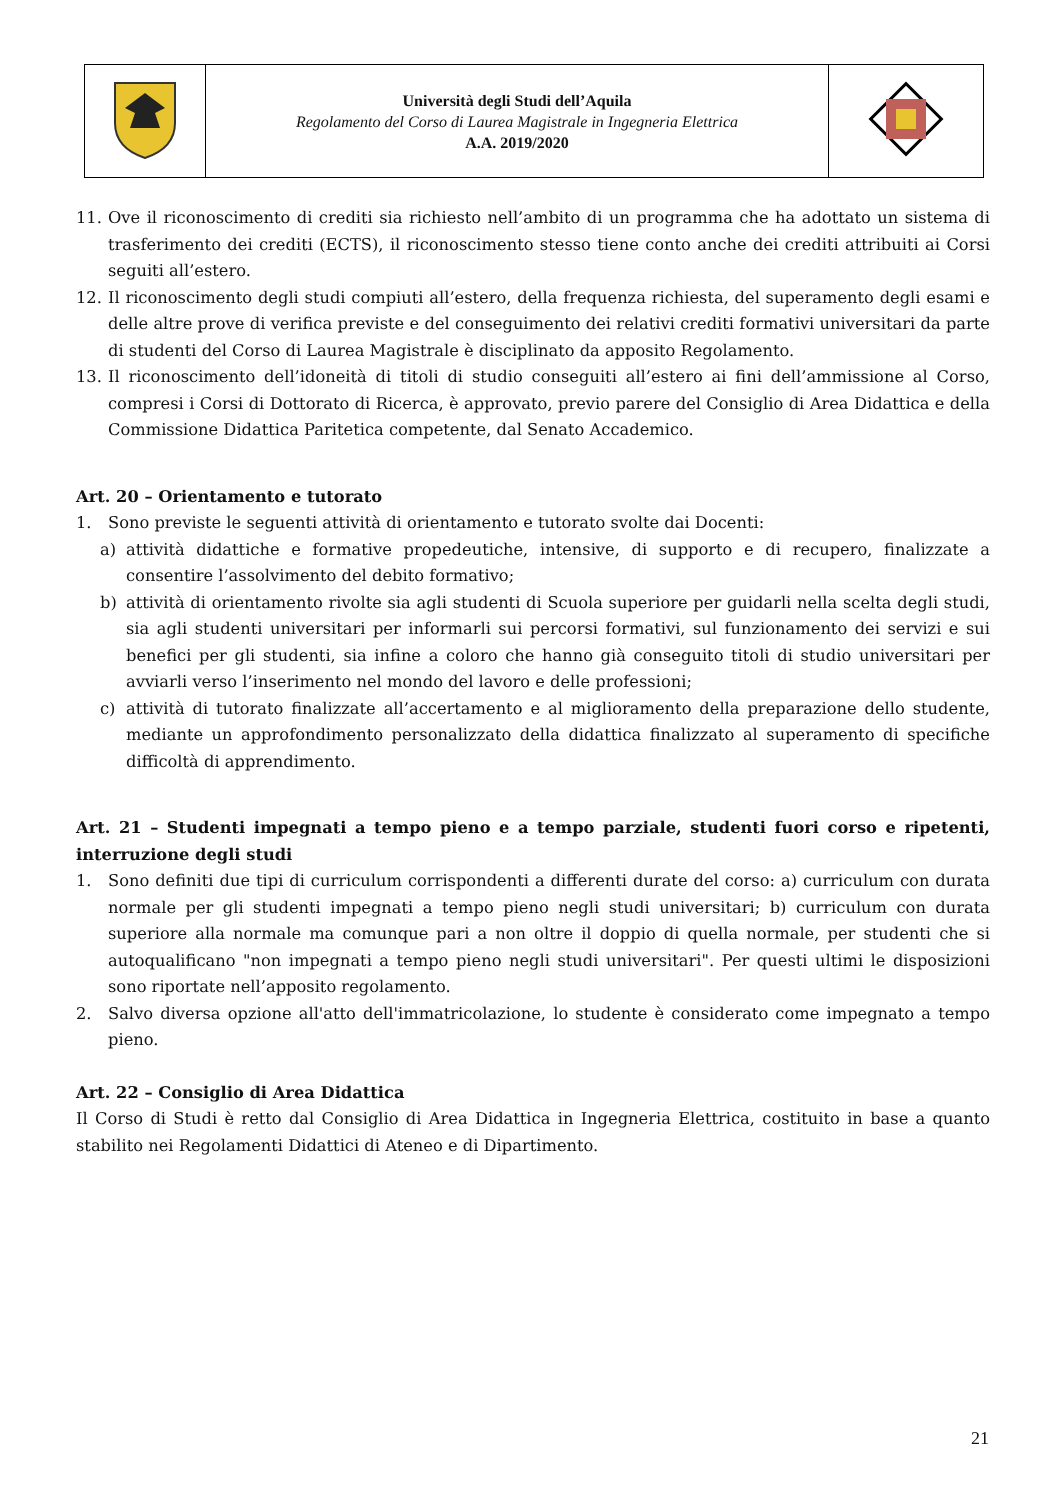| | Università degli Studi dell’Aquila Regolamento del Corso di Laurea Magistrale in Ingegneria Elettrica A.A. 2019/2020 | |
11. Ove il riconoscimento di crediti sia richiesto nell’ambito di un programma che ha adottato un sistema di trasferimento dei crediti (ECTS), il riconoscimento stesso tiene conto anche dei crediti attribuiti ai Corsi seguiti all’estero.
12. Il riconoscimento degli studi compiuti all’estero, della frequenza richiesta, del superamento degli esami e delle altre prove di verifica previste e del conseguimento dei relativi crediti formativi universitari da parte di studenti del Corso di Laurea Magistrale è disciplinato da apposito Regolamento.
13. Il riconoscimento dell’idoneità di titoli di studio conseguiti all’estero ai fini dell’ammissione al Corso, compresi i Corsi di Dottorato di Ricerca, è approvato, previo parere del Consiglio di Area Didattica e della Commissione Didattica Paritetica competente, dal Senato Accademico.
Art. 20 – Orientamento e tutorato
1. Sono previste le seguenti attività di orientamento e tutorato svolte dai Docenti:
a) attività didattiche e formative propedeutiche, intensive, di supporto e di recupero, finalizzate a consentire l’assolvimento del debito formativo;
b) attività di orientamento rivolte sia agli studenti di Scuola superiore per guidarli nella scelta degli studi, sia agli studenti universitari per informarli sui percorsi formativi, sul funzionamento dei servizi e sui benefici per gli studenti, sia infine a coloro che hanno già conseguito titoli di studio universitari per avviarli verso l’inserimento nel mondo del lavoro e delle professioni;
c) attività di tutorato finalizzate all’accertamento e al miglioramento della preparazione dello studente, mediante un approfondimento personalizzato della didattica finalizzato al superamento di specifiche difficoltà di apprendimento.
Art. 21 – Studenti impegnati a tempo pieno e a tempo parziale, studenti fuori corso e ripetenti, interruzione degli studi
1. Sono definiti due tipi di curriculum corrispondenti a differenti durate del corso: a) curriculum con durata normale per gli studenti impegnati a tempo pieno negli studi universitari; b) curriculum con durata superiore alla normale ma comunque pari a non oltre il doppio di quella normale, per studenti che si autoqualificano "non impegnati a tempo pieno negli studi universitari". Per questi ultimi le disposizioni sono riportate nell’apposito regolamento.
2. Salvo diversa opzione all'atto dell'immatricolazione, lo studente è considerato come impegnato a tempo pieno.
Art. 22 – Consiglio di Area Didattica
Il Corso di Studi è retto dal Consiglio di Area Didattica in Ingegneria Elettrica, costituito in base a quanto stabilito nei Regolamenti Didattici di Ateneo e di Dipartimento.
21